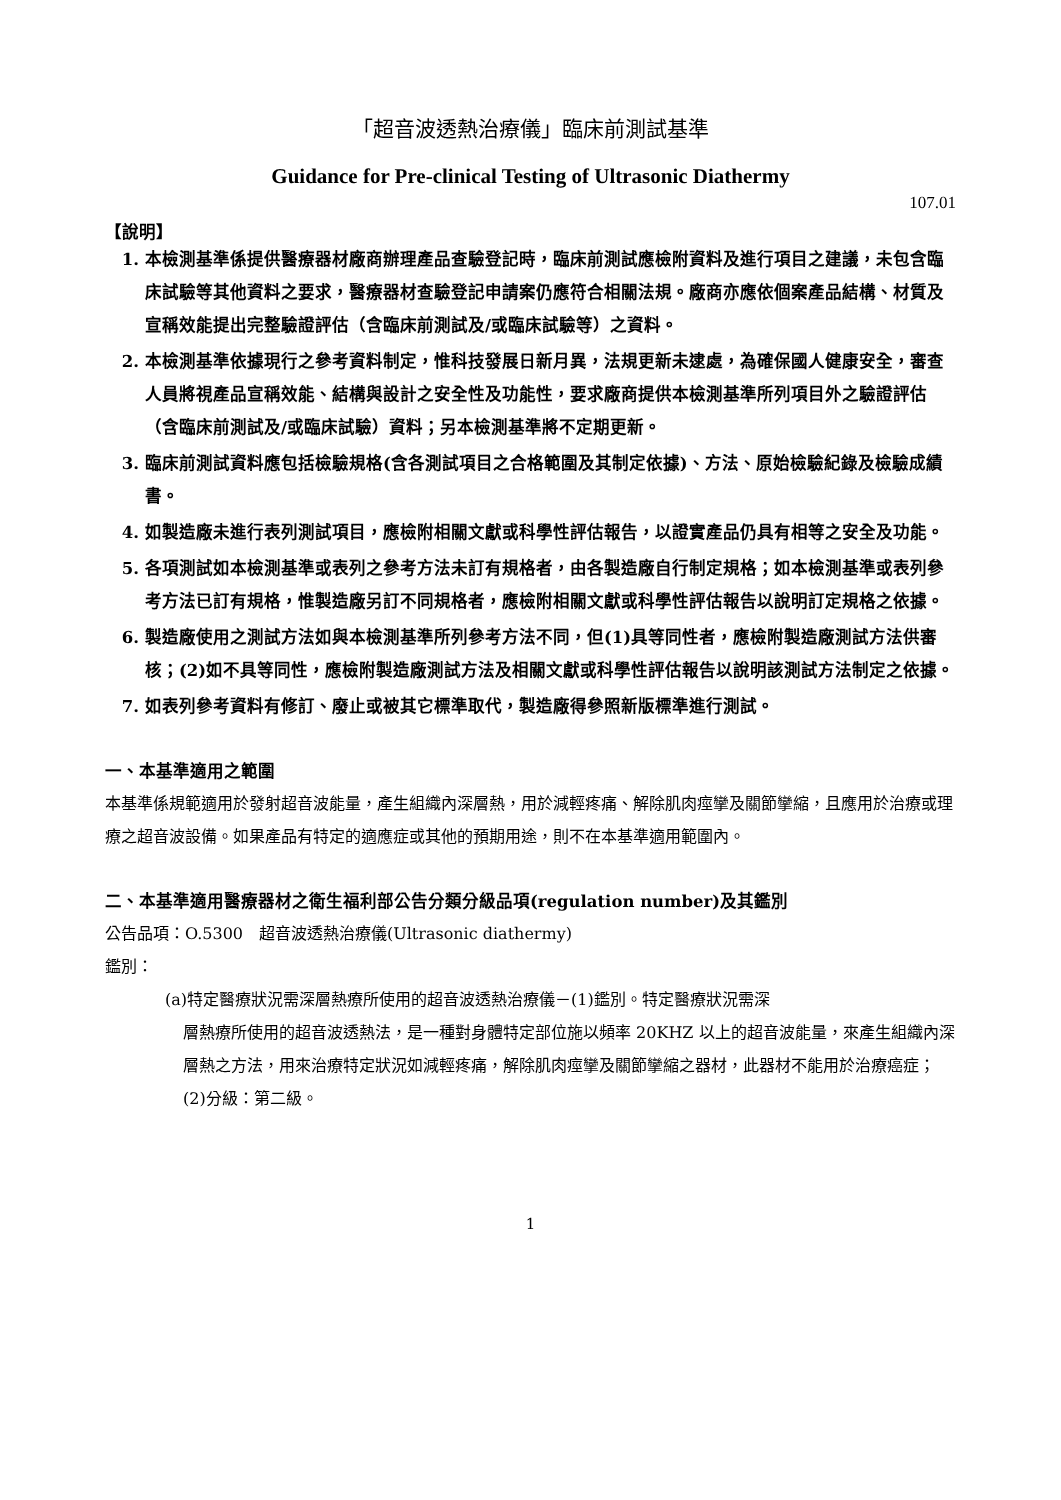「超音波透熱治療儀」臨床前測試基準
Guidance for Pre-clinical Testing of Ultrasonic Diathermy
107.01
【說明】
1. 本檢測基準係提供醫療器材廠商辦理產品查驗登記時，臨床前測試應檢附資料及進行項目之建議，未包含臨床試驗等其他資料之要求，醫療器材查驗登記申請案仍應符合相關法規。廠商亦應依個案產品結構、材質及宣稱效能提出完整驗證評估（含臨床前測試及/或臨床試驗等）之資料。
2. 本檢測基準依據現行之參考資料制定，惟科技發展日新月異，法規更新未逮處，為確保國人健康安全，審查人員將視產品宣稱效能、結構與設計之安全性及功能性，要求廠商提供本檢測基準所列項目外之驗證評估（含臨床前測試及/或臨床試驗）資料；另本檢測基準將不定期更新。
3. 臨床前測試資料應包括檢驗規格(含各測試項目之合格範圍及其制定依據)、方法、原始檢驗紀錄及檢驗成績書。
4. 如製造廠未進行表列測試項目，應檢附相關文獻或科學性評估報告，以證實產品仍具有相等之安全及功能。
5. 各項測試如本檢測基準或表列之參考方法未訂有規格者，由各製造廠自行制定規格；如本檢測基準或表列參考方法已訂有規格，惟製造廠另訂不同規格者，應檢附相關文獻或科學性評估報告以說明訂定規格之依據。
6. 製造廠使用之測試方法如與本檢測基準所列參考方法不同，但(1)具等同性者，應檢附製造廠測試方法供審核；(2)如不具等同性，應檢附製造廠測試方法及相關文獻或科學性評估報告以說明該測試方法制定之依據。
7. 如表列參考資料有修訂、廢止或被其它標準取代，製造廠得參照新版標準進行測試。
一、本基準適用之範圍
本基準係規範適用於發射超音波能量，產生組織內深層熱，用於減輕疼痛、解除肌肉痙攣及關節攣縮，且應用於治療或理療之超音波設備。如果產品有特定的適應症或其他的預期用途，則不在本基準適用範圍內。
二、本基準適用醫療器材之衛生福利部公告分類分級品項(regulation number)及其鑑別
公告品項：O.5300　超音波透熱治療儀(Ultrasonic diathermy)
鑑別：
(a)特定醫療狀況需深層熱療所使用的超音波透熱治療儀－(1)鑑別。特定醫療狀況需深
層熱療所使用的超音波透熱法，是一種對身體特定部位施以頻率 20KHZ 以上的超音波能量，來產生組織內深層熱之方法，用來治療特定狀況如減輕疼痛，解除肌肉痙攣及關節攣縮之器材，此器材不能用於治療癌症；(2)分級：第二級。
1